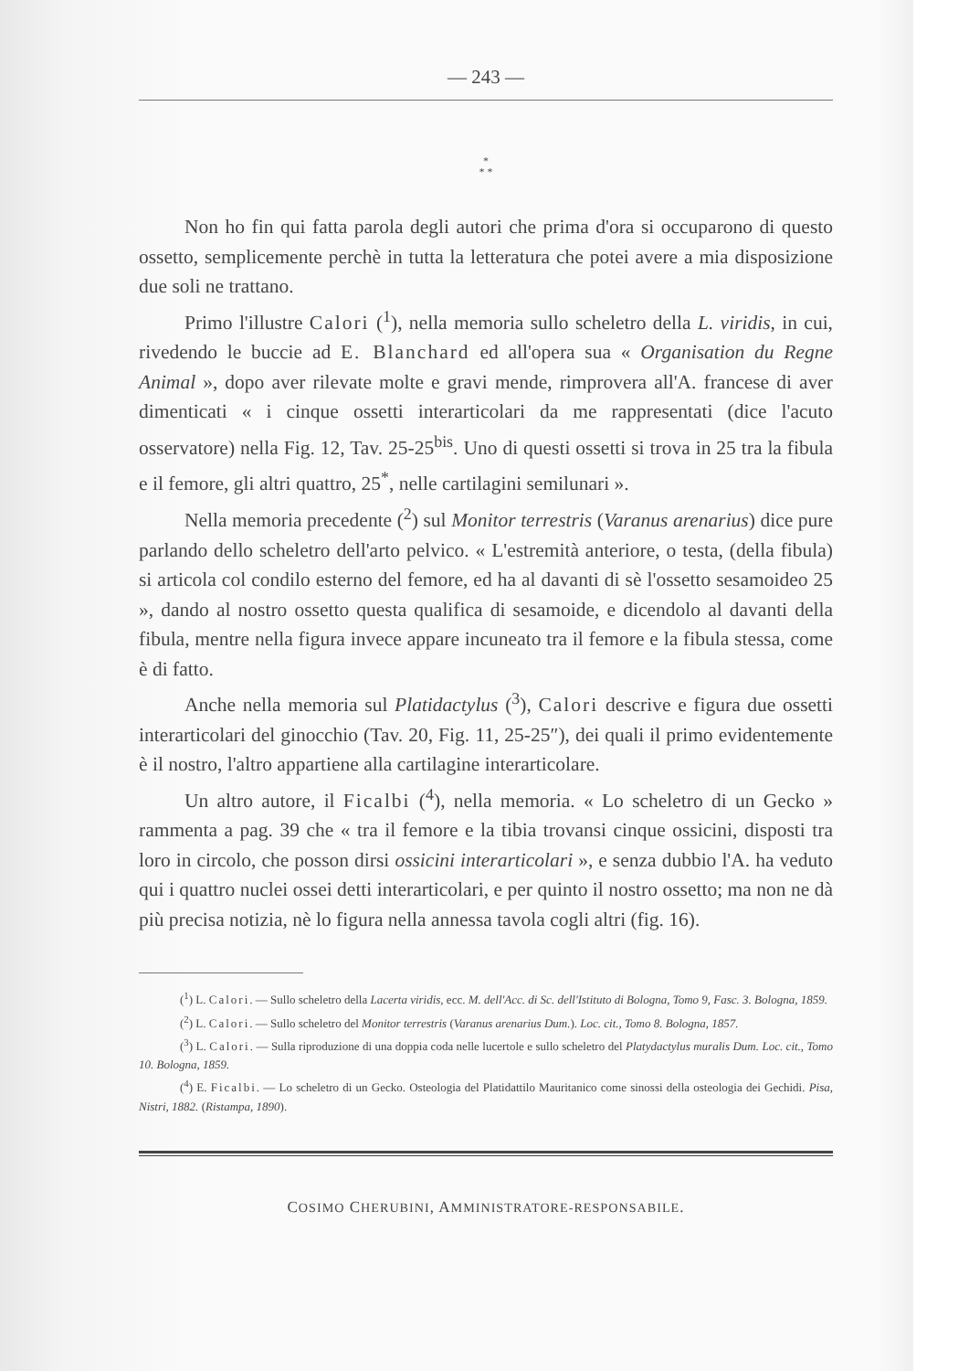— 243 —
*
* *
Non ho fin qui fatta parola degli autori che prima d'ora si occuparono di questo ossetto, semplicemente perchè in tutta la letteratura che potei avere a mia disposizione due soli ne trattano.
Primo l'illustre Calori (<sup>1</sup>), nella memoria sullo scheletro della L. viridis, in cui, rivedendo le buccie ad E. Blanchard ed all'opera sua « Organisation du Regne Animal », dopo aver rilevate molte e gravi mende, rimprovera all'A. francese di aver dimenticati « i cinque ossetti interarticolari da me rappresentati (dice l'acuto osservatore) nella Fig. 12, Tav. 25-25<sup>bis</sup>. Uno di questi ossetti si trova in 25 tra la fibula e il femore, gli altri quattro, 25<sup>*</sup>, nelle cartilagini semilunari ».
Nella memoria precedente (<sup>2</sup>) sul Monitor terrestris (Varanus arenarius) dice pure parlando dello scheletro dell'arto pelvico. « L'estremità anteriore, o testa, (della fibula) si articola col condilo esterno del femore, ed ha al davanti di sè l'ossetto sesamoideo 25 », dando al nostro ossetto questa qualifica di sesamoide, e dicendolo al davanti della fibula, mentre nella figura invece appare incuneato tra il femore e la fibula stessa, come è di fatto.
Anche nella memoria sul Platidactylus (<sup>3</sup>), Calori descrive e figura due ossetti interarticolari del ginocchio (Tav. 20, Fig. 11, 25-25″), dei quali il primo evidentemente è il nostro, l'altro appartiene alla cartilagine interarticolare.
Un altro autore, il Ficalbi (<sup>4</sup>), nella memoria. « Lo scheletro di un Gecko » rammenta a pag. 39 che « tra il femore e la tibia trovansi cinque ossicini, disposti tra loro in circolo, che posson dirsi ossicini interarticolari », e senza dubbio l'A. ha veduto qui i quattro nuclei ossei detti interarticolari, e per quinto il nostro ossetto; ma non ne dà più precisa notizia, nè lo figura nella annessa tavola cogli altri (fig. 16).
(<sup>1</sup>) L. Calori. — Sullo scheletro della Lacerta viridis, ecc. M. dell'Acc. di Sc. dell'Istituto di Bologna, Tomo 9, Fasc. 3. Bologna, 1859.
(<sup>2</sup>) L. Calori. — Sullo scheletro del Monitor terrestris (Varanus arenarius Dum.). Loc. cit., Tomo 8. Bologna, 1857.
(<sup>3</sup>) L. Calori. — Sulla riproduzione di una doppia coda nelle lucertole e sullo scheletro del Platydactylus muralis Dum. Loc. cit., Tomo 10. Bologna, 1859.
(<sup>4</sup>) E. Ficalbi. — Lo scheletro di un Gecko. Osteologia del Platidattilo Mauritanico come sinossi della osteologia dei Gechidi. Pisa, Nistri, 1882. (Ristampa, 1890).
COSIMO CHERUBINI, AMMINISTRATORE-RESPONSABILE.